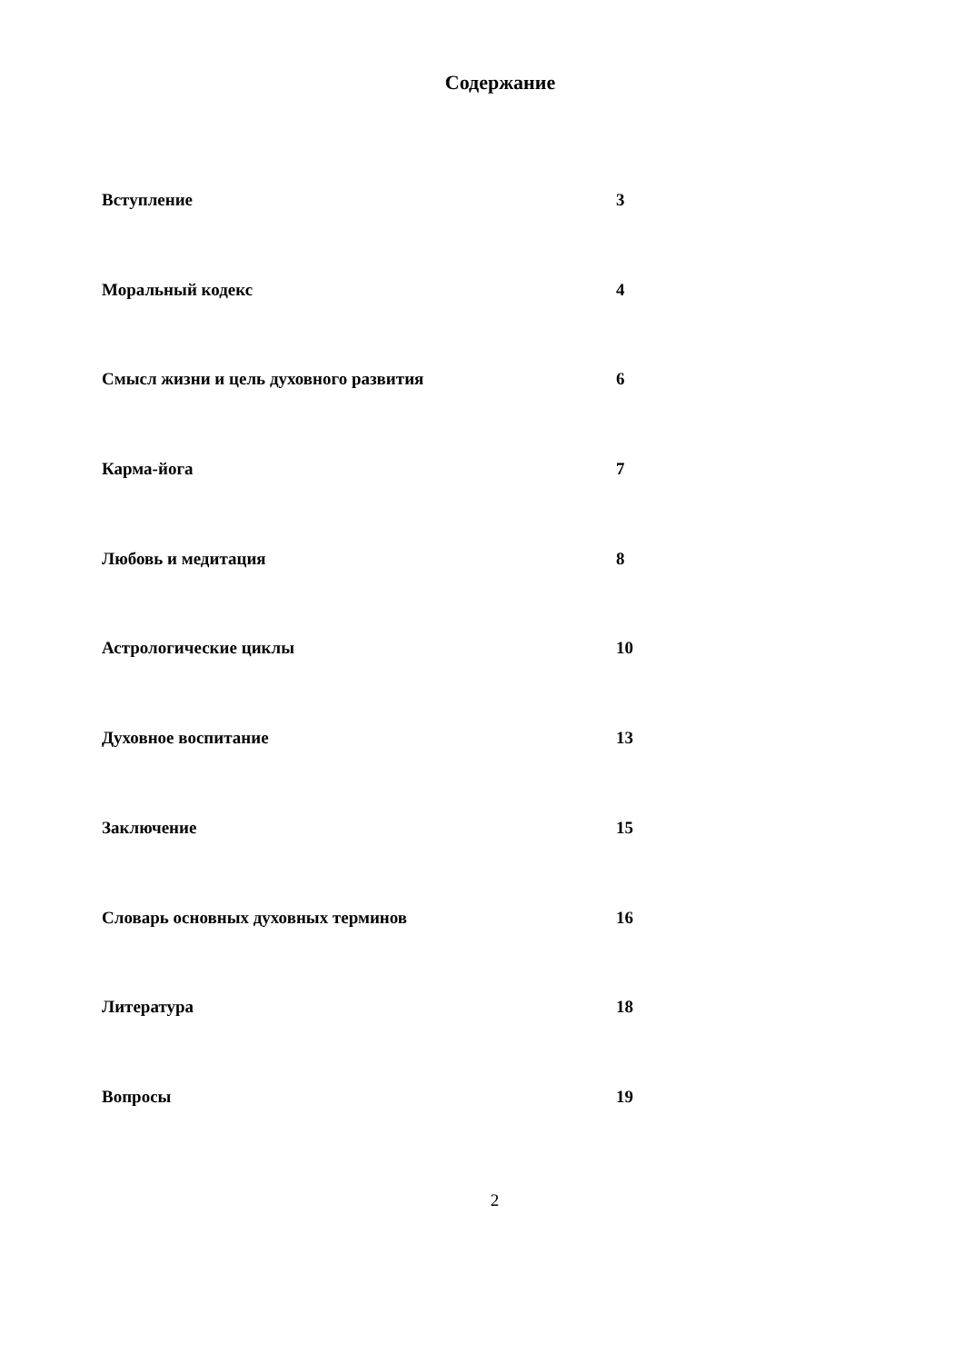Содержание
Вступление 3
Моральный кодекс 4
Смысл жизни и цель духовного развития 6
Карма-йога 7
Любовь и медитация 8
Астрологические циклы 10
Духовное воспитание 13
Заключение 15
Словарь основных духовных терминов 16
Литература 18
Вопросы 19
2